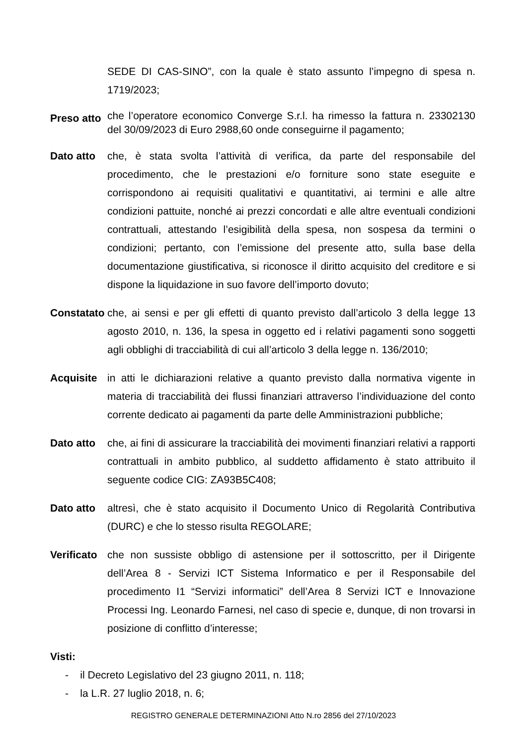SEDE DI CAS-SINO”, con la quale è stato assunto l’impegno di spesa n. 1719/2023;
Preso atto
che l’operatore economico Converge S.r.l. ha rimesso la fattura n. 23302130 del 30/09/2023 di Euro 2988,60 onde conseguirne il pagamento;
Dato atto che, è stata svolta l’attività di verifica, da parte del responsabile del procedimento, che le prestazioni e/o forniture sono state eseguite e corrispondono ai requisiti qualitativi e quantitativi, ai termini e alle altre condizioni pattuite, nonché ai prezzi concordati e alle altre eventuali condizioni contrattuali, attestando l’esigibilità della spesa, non sospesa da termini o condizioni; pertanto, con l’emissione del presente atto, sulla base della documentazione giustificativa, si riconosce il diritto acquisito del creditore e si dispone la liquidazione in suo favore dell’importo dovuto;
Constatato
che, ai sensi e per gli effetti di quanto previsto dall’articolo 3 della legge 13 agosto 2010, n. 136, la spesa in oggetto ed i relativi pagamenti sono soggetti agli obblighi di tracciabilità di cui all’articolo 3 della legge n. 136/2010;
Acquisite in atti le dichiarazioni relative a quanto previsto dalla normativa vigente in materia di tracciabilità dei flussi finanziari attraverso l’individuazione del conto corrente dedicato ai pagamenti da parte delle Amministrazioni pubbliche;
Dato atto che, ai fini di assicurare la tracciabilità dei movimenti finanziari relativi a rapporti contrattuali in ambito pubblico, al suddetto affidamento è stato attribuito il seguente codice CIG: ZA93B5C408;
Dato atto altresì, che è stato acquisito il Documento Unico di Regolarità Contributiva (DURC) e che lo stesso risulta REGOLARE;
Verificato
che non sussiste obbligo di astensione per il sottoscritto, per il Dirigente dell’Area 8 - Servizi ICT Sistema Informatico e per il Responsabile del procedimento I1 “Servizi informatici” dell’Area 8 Servizi ICT e Innovazione Processi Ing. Leonardo Farnesi, nel caso di specie e, dunque, di non trovarsi in posizione di conflitto d’interesse;
Visti:
- il Decreto Legislativo del 23 giugno 2011, n. 118;
- la L.R. 27 luglio 2018, n. 6;
REGISTRO GENERALE DETERMINAZIONI Atto N.ro 2856 del 27/10/2023